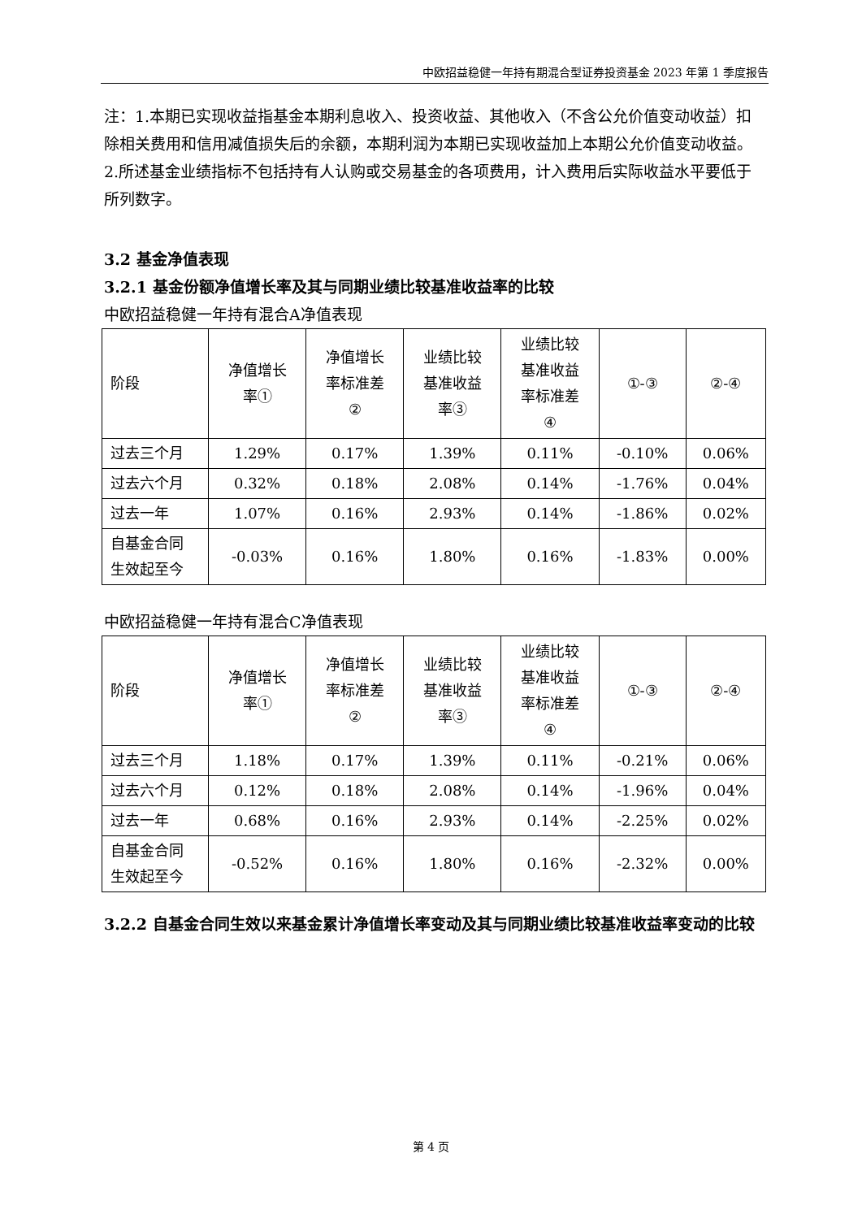中欧招益稳健一年持有期混合型证券投资基金 2023 年第 1 季度报告
注：1.本期已实现收益指基金本期利息收入、投资收益、其他收入（不含公允价值变动收益）扣除相关费用和信用减值损失后的余额，本期利润为本期已实现收益加上本期公允价值变动收益。
2.所述基金业绩指标不包括持有人认购或交易基金的各项费用，计入费用后实际收益水平要低于所列数字。
3.2 基金净值表现
3.2.1 基金份额净值增长率及其与同期业绩比较基准收益率的比较
中欧招益稳健一年持有混合A净值表现
| 阶段 | 净值增长 率① | 净值增长 率标准差 ② | 业绩比较 基准收益 率③ | 业绩比较 基准收益 率标准差 ④ | ①-③ | ②-④ |
| 过去三个月 | 1.29% | 0.17% | 1.39% | 0.11% | -0.10% | 0.06% |
| 过去六个月 | 0.32% | 0.18% | 2.08% | 0.14% | -1.76% | 0.04% |
| 过去一年 | 1.07% | 0.16% | 2.93% | 0.14% | -1.86% | 0.02% |
| 自基金合同 生效起至今 | -0.03% | 0.16% | 1.80% | 0.16% | -1.83% | 0.00% |
中欧招益稳健一年持有混合C净值表现
| 阶段 | 净值增长 率① | 净值增长 率标准差 ② | 业绩比较 基准收益 率③ | 业绩比较 基准收益 率标准差 ④ | ①-③ | ②-④ |
| 过去三个月 | 1.18% | 0.17% | 1.39% | 0.11% | -0.21% | 0.06% |
| 过去六个月 | 0.12% | 0.18% | 2.08% | 0.14% | -1.96% | 0.04% |
| 过去一年 | 0.68% | 0.16% | 2.93% | 0.14% | -2.25% | 0.02% |
| 自基金合同 生效起至今 | -0.52% | 0.16% | 1.80% | 0.16% | -2.32% | 0.00% |
3.2.2 自基金合同生效以来基金累计净值增长率变动及其与同期业绩比较基准收益率变动的比较
第 4 页